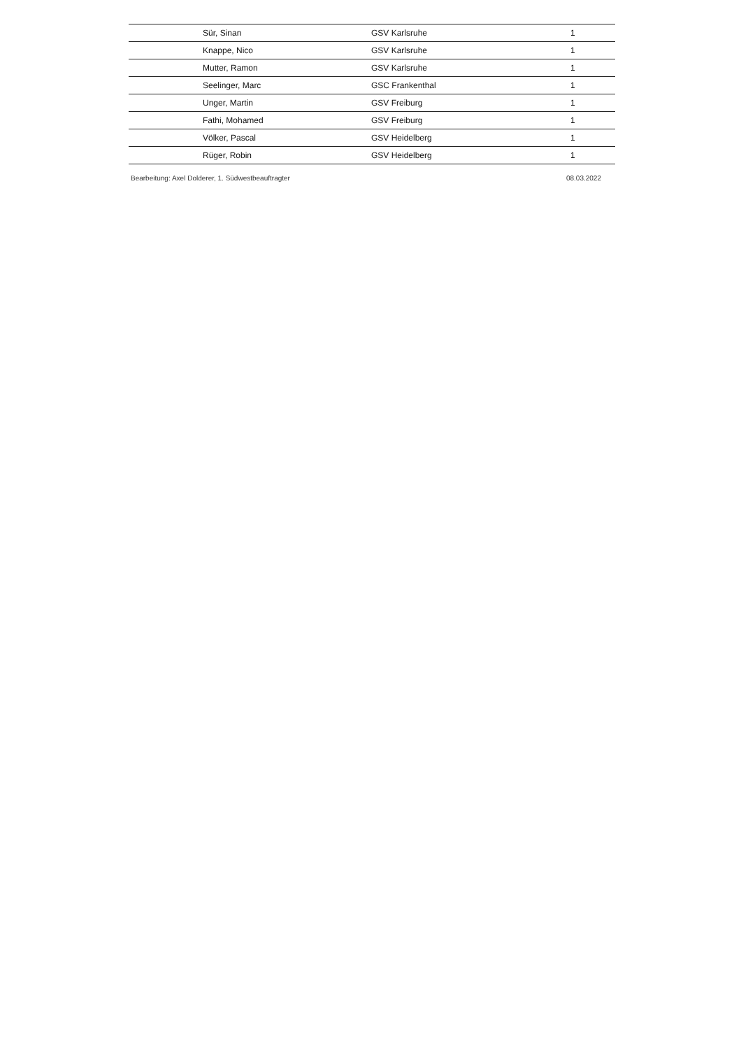| | Sür, Sinan | GSV Karlsruhe | 1 |
| | Knappe, Nico | GSV Karlsruhe | 1 |
| | Mutter, Ramon | GSV Karlsruhe | 1 |
| | Seelinger, Marc | GSC Frankenthal | 1 |
| | Unger, Martin | GSV Freiburg | 1 |
| | Fathi, Mohamed | GSV Freiburg | 1 |
| | Völker, Pascal | GSV Heidelberg | 1 |
| | Rüger, Robin | GSV Heidelberg | 1 |
Bearbeitung: Axel Dolderer, 1. Südwestbeauftragter 08.03.2022